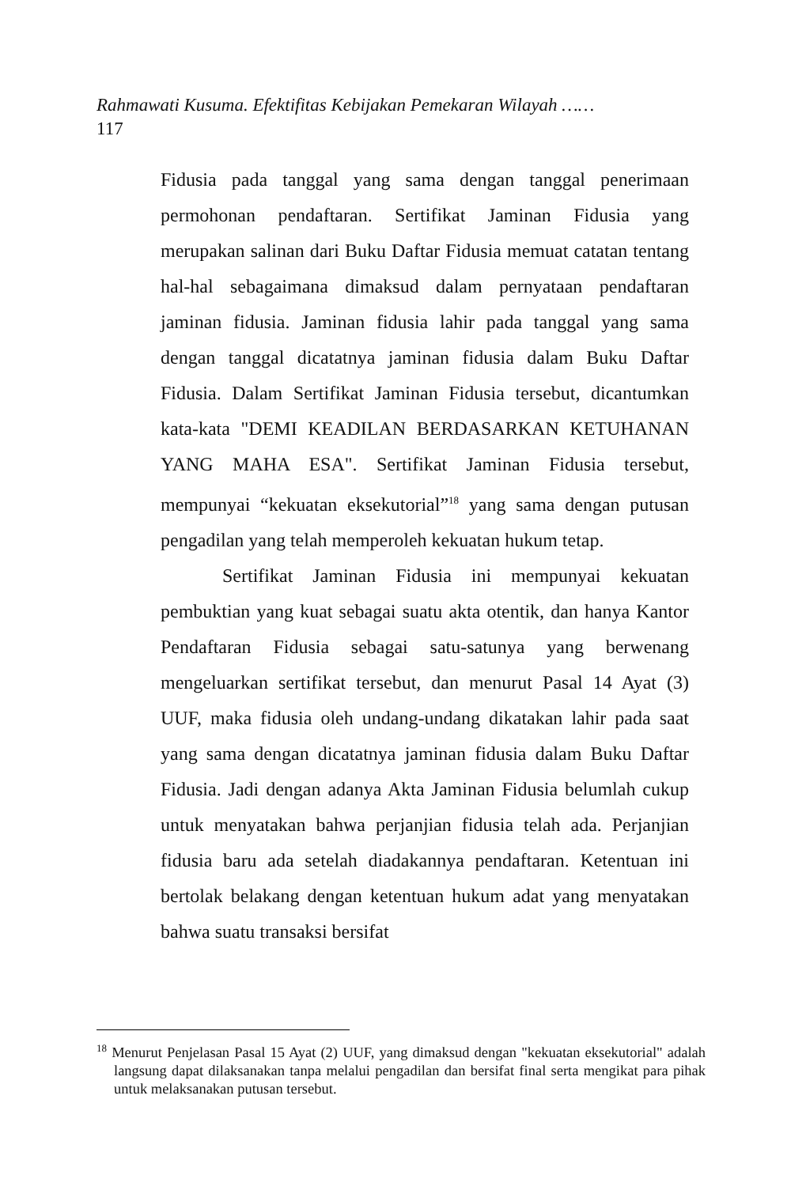Rahmawati Kusuma. Efektifitas Kebijakan Pemekaran Wilayah ……
117
Fidusia pada tanggal yang sama dengan tanggal penerimaan permohonan pendaftaran. Sertifikat Jaminan Fidusia yang merupakan salinan dari Buku Daftar Fidusia memuat catatan tentang hal-hal sebagaimana dimaksud dalam pernyataan pendaftaran jaminan fidusia. Jaminan fidusia lahir pada tanggal yang sama dengan tanggal dicatatnya jaminan fidusia dalam Buku Daftar Fidusia. Dalam Sertifikat Jaminan Fidusia tersebut, dicantumkan kata-kata "DEMI KEADILAN BERDASARKAN KETUHANAN YANG MAHA ESA". Sertifikat Jaminan Fidusia tersebut, mempunyai “kekuatan eksekutorial”<sup>18</sup> yang sama dengan putusan pengadilan yang telah memperoleh kekuatan hukum tetap.
Sertifikat Jaminan Fidusia ini mempunyai kekuatan pembuktian yang kuat sebagai suatu akta otentik, dan hanya Kantor Pendaftaran Fidusia sebagai satu-satunya yang berwenang mengeluarkan sertifikat tersebut, dan menurut Pasal 14 Ayat (3) UUF, maka fidusia oleh undang-undang dikatakan lahir pada saat yang sama dengan dicatatnya jaminan fidusia dalam Buku Daftar Fidusia. Jadi dengan adanya Akta Jaminan Fidusia belumlah cukup untuk menyatakan bahwa perjanjian fidusia telah ada. Perjanjian fidusia baru ada setelah diadakannya pendaftaran. Ketentuan ini bertolak belakang dengan ketentuan hukum adat yang menyatakan bahwa suatu transaksi bersifat
<sup>18</sup> Menurut Penjelasan Pasal 15 Ayat (2) UUF, yang dimaksud dengan "kekuatan eksekutorial" adalah langsung dapat dilaksanakan tanpa melalui pengadilan dan bersifat final serta mengikat para pihak untuk melaksanakan putusan tersebut.